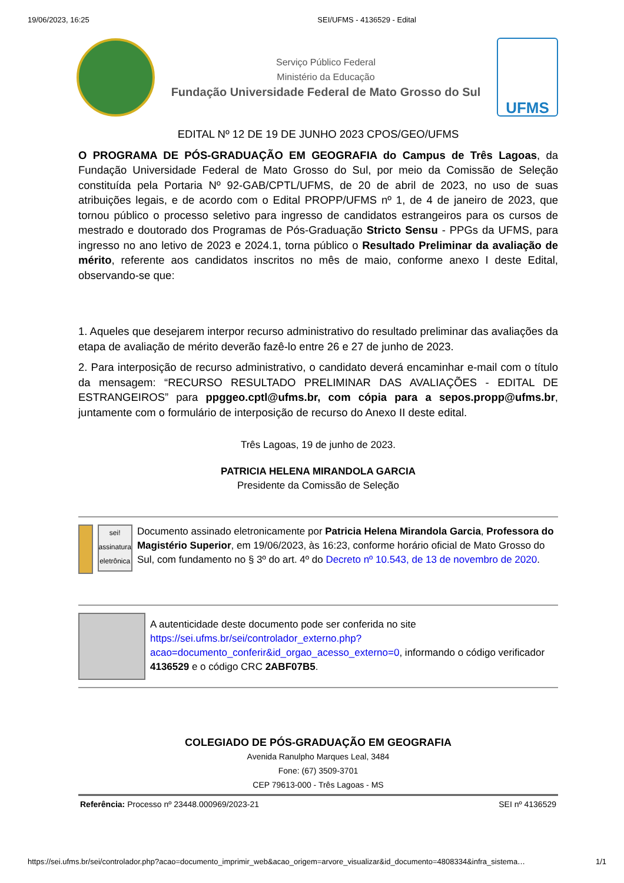19/06/2023, 16:25 SEI/UFMS - 4136529 - Edital
Serviço Público Federal
Ministério da Educação
Fundação Universidade Federal de Mato Grosso do Sul
UFMS
EDITAL Nº 12 DE 19 DE JUNHO 2023 CPOS/GEO/UFMS
O PROGRAMA DE PÓS-GRADUAÇÃO EM GEOGRAFIA do Campus de Três Lagoas, da Fundação Universidade Federal de Mato Grosso do Sul, por meio da Comissão de Seleção constituída pela Portaria Nº 92-GAB/CPTL/UFMS, de 20 de abril de 2023, no uso de suas atribuições legais, e de acordo com o Edital PROPP/UFMS nº 1, de 4 de janeiro de 2023, que tornou público o processo seletivo para ingresso de candidatos estrangeiros para os cursos de mestrado e doutorado dos Programas de Pós-Graduação Stricto Sensu - PPGs da UFMS, para ingresso no ano letivo de 2023 e 2024.1, torna público o Resultado Preliminar da avaliação de mérito, referente aos candidatos inscritos no mês de maio, conforme anexo I deste Edital, observando-se que:
1. Aqueles que desejarem interpor recurso administrativo do resultado preliminar das avaliações da etapa de avaliação de mérito deverão fazê-lo entre 26 e 27 de junho de 2023.
2. Para interposição de recurso administrativo, o candidato deverá encaminhar e-mail com o título da mensagem: “RECURSO RESULTADO PRELIMINAR DAS AVALIAÇÕES - EDITAL DE ESTRANGEIROS” para ppggeo.cptl@ufms.br, com cópia para a sepos.propp@ufms.br, juntamente com o formulário de interposição de recurso do Anexo II deste edital.
Três Lagoas, 19 de junho de 2023.
PATRICIA HELENA MIRANDOLA GARCIA
Presidente da Comissão de Seleção
sei!
assinatura eletrônica
Documento assinado eletronicamente por Patricia Helena Mirandola Garcia, Professora do Magistério Superior, em 19/06/2023, às 16:23, conforme horário oficial de Mato Grosso do Sul, com fundamento no § 3º do art. 4º do Decreto nº 10.543, de 13 de novembro de 2020.
A autenticidade deste documento pode ser conferida no site https://sei.ufms.br/sei/controlador_externo.php?acao=documento_conferir&id_orgao_acesso_externo=0, informando o código verificador 4136529 e o código CRC 2ABF07B5.
COLEGIADO DE PÓS-GRADUAÇÃO EM GEOGRAFIA
Avenida Ranulpho Marques Leal, 3484
Fone: (67) 3509-3701
CEP 79613-000 - Três Lagoas - MS
Referência: Processo nº 23448.000969/2023-21 SEI nº 4136529
https://sei.ufms.br/sei/controlador.php?acao=documento_imprimir_web&acao_origem=arvore_visualizar&id_documento=4808334&infra_sistema… 1/1